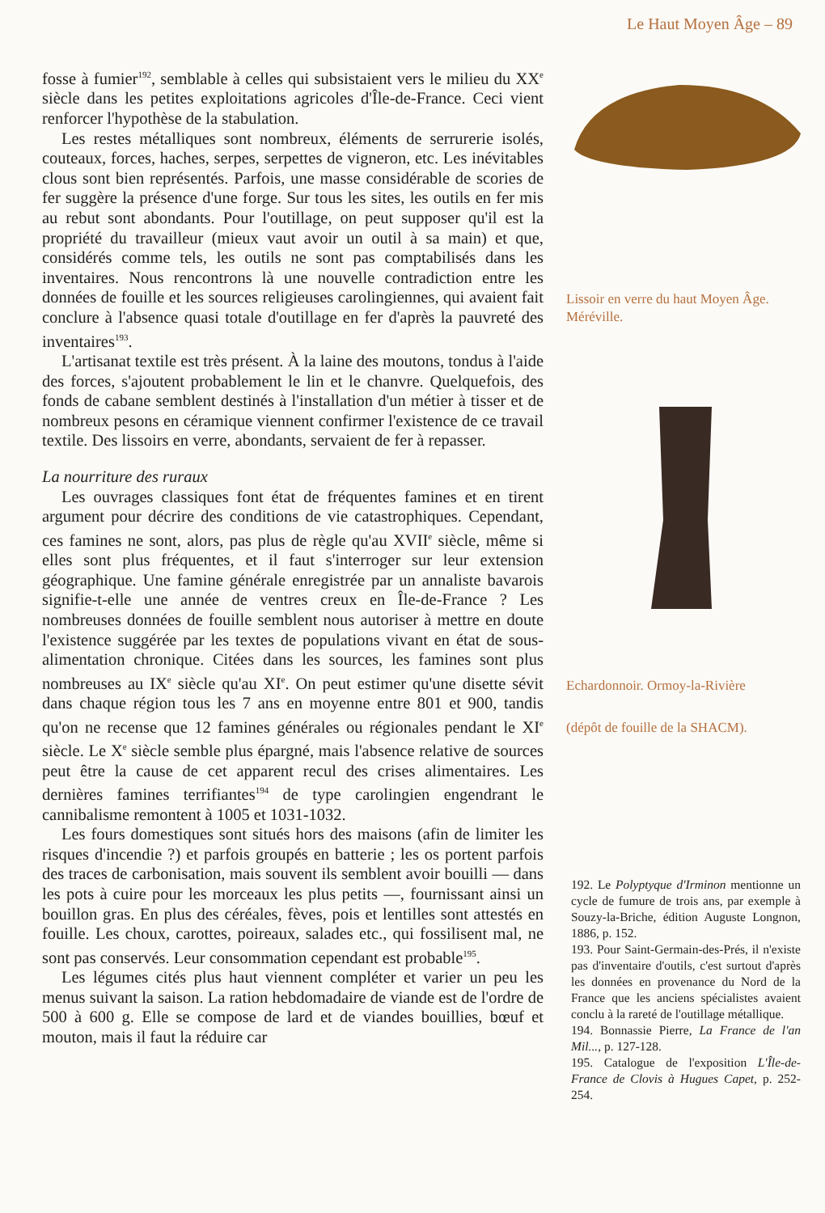Le Haut Moyen Âge – 89
fosse à fumier<sup>192</sup>, semblable à celles qui subsistaient vers le milieu du XX<sup>e</sup> siècle dans les petites exploitations agricoles d'Île-de-France. Ceci vient renforcer l'hypothèse de la stabulation.
Les restes métalliques sont nombreux, éléments de serrurerie isolés, couteaux, forces, haches, serpes, serpettes de vigneron, etc. Les inévitables clous sont bien représentés. Parfois, une masse considérable de scories de fer suggère la présence d'une forge. Sur tous les sites, les outils en fer mis au rebut sont abondants. Pour l'outillage, on peut supposer qu'il est la propriété du travailleur (mieux vaut avoir un outil à sa main) et que, considérés comme tels, les outils ne sont pas comptabilisés dans les inventaires. Nous rencontrons là une nouvelle contradiction entre les données de fouille et les sources religieuses carolingiennes, qui avaient fait conclure à l'absence quasi totale d'outillage en fer d'après la pauvreté des inventaires<sup>193</sup>.
L'artisanat textile est très présent. À la laine des moutons, tondus à l'aide des forces, s'ajoutent probablement le lin et le chanvre. Quelquefois, des fonds de cabane semblent destinés à l'installation d'un métier à tisser et de nombreux pesons en céramique viennent confirmer l'existence de ce travail textile. Des lissoirs en verre, abondants, servaient de fer à repasser.
La nourriture des ruraux
Les ouvrages classiques font état de fréquentes famines et en tirent argument pour décrire des conditions de vie catastrophiques. Cependant, ces famines ne sont, alors, pas plus de règle qu'au XVII<sup>e</sup> siècle, même si elles sont plus fréquentes, et il faut s'interroger sur leur extension géographique. Une famine générale enregistrée par un annaliste bavarois signifie-t-elle une année de ventres creux en Île-de-France ? Les nombreuses données de fouille semblent nous autoriser à mettre en doute l'existence suggérée par les textes de populations vivant en état de sous-alimentation chronique. Citées dans les sources, les famines sont plus nombreuses au IX<sup>e</sup> siècle qu'au XI<sup>e</sup>. On peut estimer qu'une disette sévit dans chaque région tous les 7 ans en moyenne entre 801 et 900, tandis qu'on ne recense que 12 famines générales ou régionales pendant le XI<sup>e</sup> siècle. Le X<sup>e</sup> siècle semble plus épargné, mais l'absence relative de sources peut être la cause de cet apparent recul des crises alimentaires. Les dernières famines terrifiantes<sup>194</sup> de type carolingien engendrant le cannibalisme remontent à 1005 et 1031-1032.
Les fours domestiques sont situés hors des maisons (afin de limiter les risques d'incendie ?) et parfois groupés en batterie ; les os portent parfois des traces de carbonisation, mais souvent ils semblent avoir bouilli — dans les pots à cuire pour les morceaux les plus petits —, fournissant ainsi un bouillon gras. En plus des céréales, fèves, pois et lentilles sont attestés en fouille. Les choux, carottes, poireaux, salades etc., qui fossilisent mal, ne sont pas conservés. Leur consommation cependant est probable<sup>195</sup>.
Les légumes cités plus haut viennent compléter et varier un peu les menus suivant la saison. La ration hebdomadaire de viande est de l'ordre de 500 à 600 g. Elle se compose de lard et de viandes bouillies, bœuf et mouton, mais il faut la réduire car
Lissoir en verre du haut Moyen Âge. Méréville.
Echardonnoir. Ormoy-la-Rivière
(dépôt de fouille de la SHACM).
192. Le Polyptyque d'Irminon mentionne un cycle de fumure de trois ans, par exemple à Souzy-la-Briche, édition Auguste Longnon, 1886, p. 152.
193. Pour Saint-Germain-des-Prés, il n'existe pas d'inventaire d'outils, c'est surtout d'après les données en provenance du Nord de la France que les anciens spécialistes avaient conclu à la rareté de l'outillage métallique.
194. Bonnassie Pierre, La France de l'an Mil..., p. 127-128.
195. Catalogue de l'exposition L'Île-de-France de Clovis à Hugues Capet, p. 252-254.